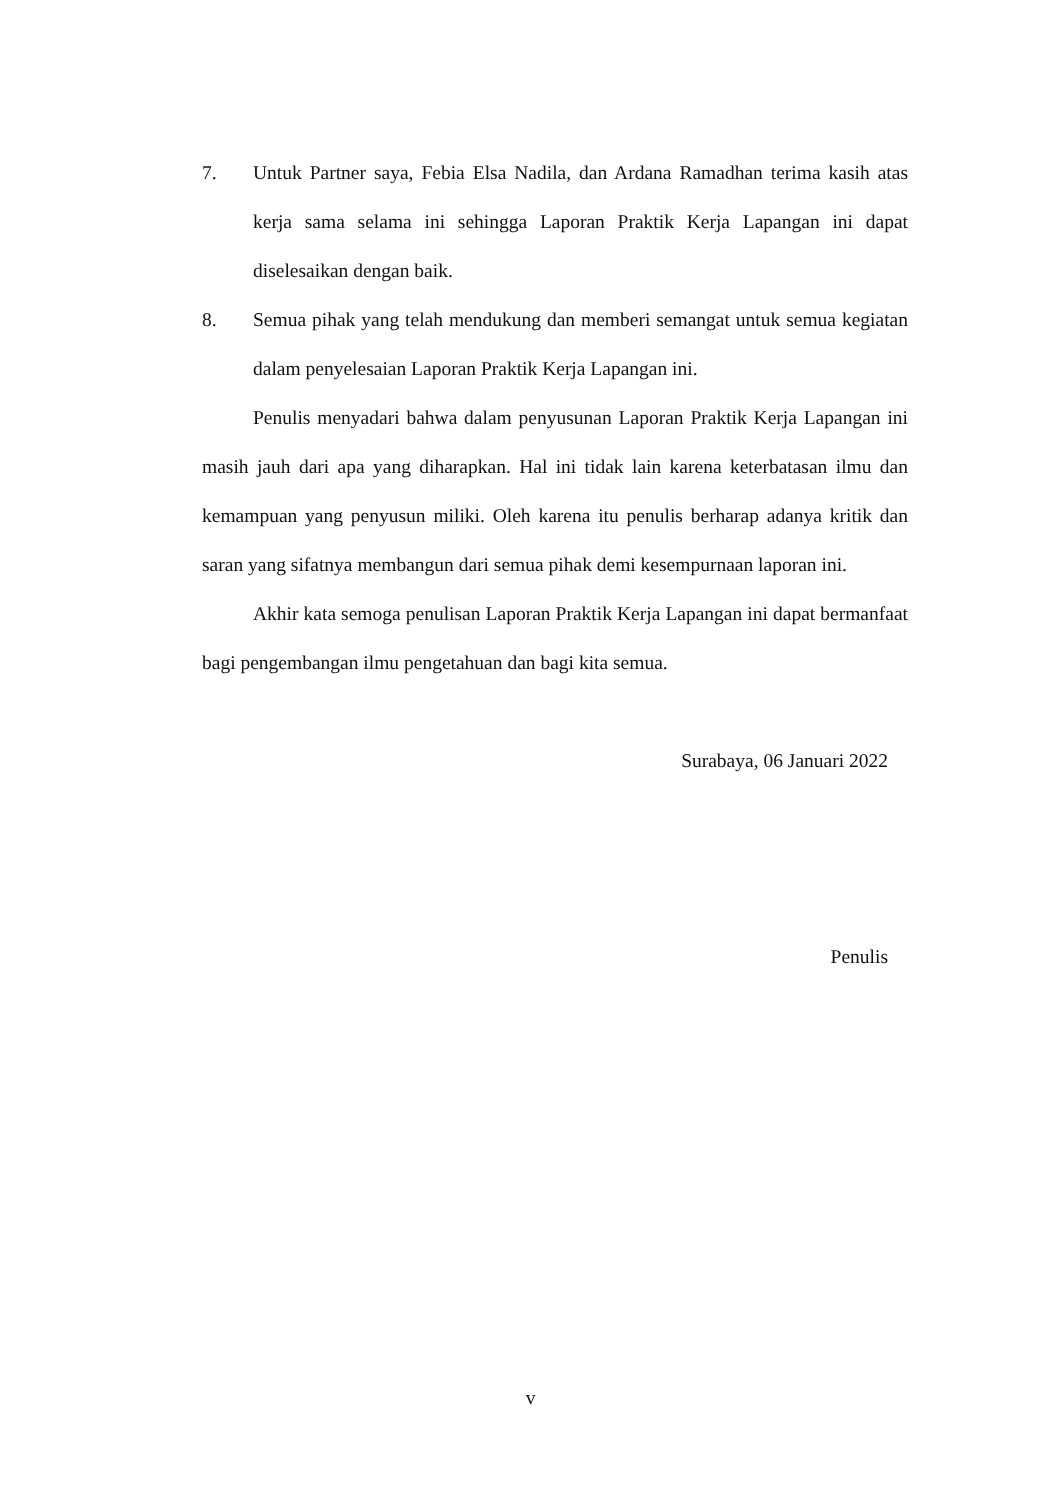7. Untuk Partner saya, Febia Elsa Nadila, dan Ardana Ramadhan terima kasih atas kerja sama selama ini sehingga Laporan Praktik Kerja Lapangan ini dapat diselesaikan dengan baik.
8. Semua pihak yang telah mendukung dan memberi semangat untuk semua kegiatan dalam penyelesaian Laporan Praktik Kerja Lapangan ini.
Penulis menyadari bahwa dalam penyusunan Laporan Praktik Kerja Lapangan ini masih jauh dari apa yang diharapkan. Hal ini tidak lain karena keterbatasan ilmu dan kemampuan yang penyusun miliki. Oleh karena itu penulis berharap adanya kritik dan saran yang sifatnya membangun dari semua pihak demi kesempurnaan laporan ini.
Akhir kata semoga penulisan Laporan Praktik Kerja Lapangan ini dapat bermanfaat bagi pengembangan ilmu pengetahuan dan bagi kita semua.
Surabaya, 06 Januari 2022
Penulis
v